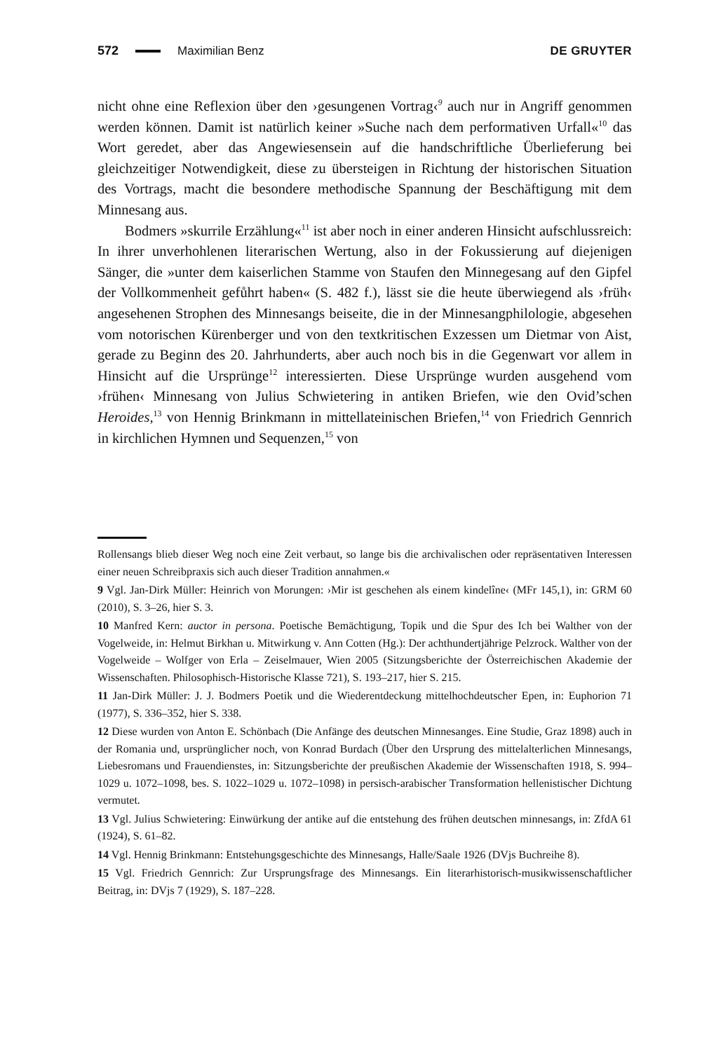572 Maximilian Benz DE GRUYTER
nicht ohne eine Reflexion über den ›gesungenen Vortrag‹<sup>9</sup> auch nur in Angriff genommen werden können. Damit ist natürlich keiner »Suche nach dem performativen Urfall«<sup>10</sup> das Wort geredet, aber das Angewiesensein auf die handschriftliche Überlieferung bei gleichzeitiger Notwendigkeit, diese zu übersteigen in Richtung der historischen Situation des Vortrags, macht die besondere methodische Spannung der Beschäftigung mit dem Minnesang aus.
Bodmers »skurrile Erzählung«<sup>11</sup> ist aber noch in einer anderen Hinsicht aufschlussreich: In ihrer unverhohlenen literarischen Wertung, also in der Fokussierung auf diejenigen Sänger, die »unter dem kaiserlichen Stamme von Staufen den Minnegesang auf den Gipfel der Vollkommenheit gefůhrt haben« (S. 482 f.), lässt sie die heute überwiegend als ›früh‹ angesehenen Strophen des Minnesangs beiseite, die in der Minnesangphilologie, abgesehen vom notorischen Kürenberger und von den textkritischen Exzessen um Dietmar von Aist, gerade zu Beginn des 20. Jahrhunderts, aber auch noch bis in die Gegenwart vor allem in Hinsicht auf die Ursprünge<sup>12</sup> interessierten. Diese Ursprünge wurden ausgehend vom ›frühen‹ Minnesang von Julius Schwietering in antiken Briefen, wie den Ovid’schen Heroides,<sup>13</sup> von Hennig Brinkmann in mittellateinischen Briefen,<sup>14</sup> von Friedrich Gennrich in kirchlichen Hymnen und Sequenzen,<sup>15</sup> von
Rollensangs blieb dieser Weg noch eine Zeit verbaut, so lange bis die archivalischen oder repräsentativen Interessen einer neuen Schreibpraxis sich auch dieser Tradition annahmen.«
9 Vgl. Jan-Dirk Müller: Heinrich von Morungen: ›Mir ist geschehen als einem kindelîne‹ (MFr 145,1), in: GRM 60 (2010), S. 3–26, hier S. 3.
10 Manfred Kern: auctor in persona. Poetische Bemächtigung, Topik und die Spur des Ich bei Walther von der Vogelweide, in: Helmut Birkhan u. Mitwirkung v. Ann Cotten (Hg.): Der achthundertjährige Pelzrock. Walther von der Vogelweide – Wolfger von Erla – Zeiselmauer, Wien 2005 (Sitzungsberichte der Österreichischen Akademie der Wissenschaften. Philosophisch-Historische Klasse 721), S. 193–217, hier S. 215.
11 Jan-Dirk Müller: J. J. Bodmers Poetik und die Wiederentdeckung mittelhochdeutscher Epen, in: Euphorion 71 (1977), S. 336–352, hier S. 338.
12 Diese wurden von Anton E. Schönbach (Die Anfänge des deutschen Minnesanges. Eine Studie, Graz 1898) auch in der Romania und, ursprünglicher noch, von Konrad Burdach (Über den Ursprung des mittelalterlichen Minnesangs, Liebesromans und Frauendienstes, in: Sitzungsberichte der preußischen Akademie der Wissenschaften 1918, S. 994–1029 u. 1072–1098, bes. S. 1022–1029 u. 1072–1098) in persisch-arabischer Transformation hellenistischer Dichtung vermutet.
13 Vgl. Julius Schwietering: Einwürkung der antike auf die entstehung des frühen deutschen minnesangs, in: ZfdA 61 (1924), S. 61–82.
14 Vgl. Hennig Brinkmann: Entstehungsgeschichte des Minnesangs, Halle/Saale 1926 (DVjs Buchreihe 8).
15 Vgl. Friedrich Gennrich: Zur Ursprungsfrage des Minnesangs. Ein literarhistorisch-musikwissenschaftlicher Beitrag, in: DVjs 7 (1929), S. 187–228.